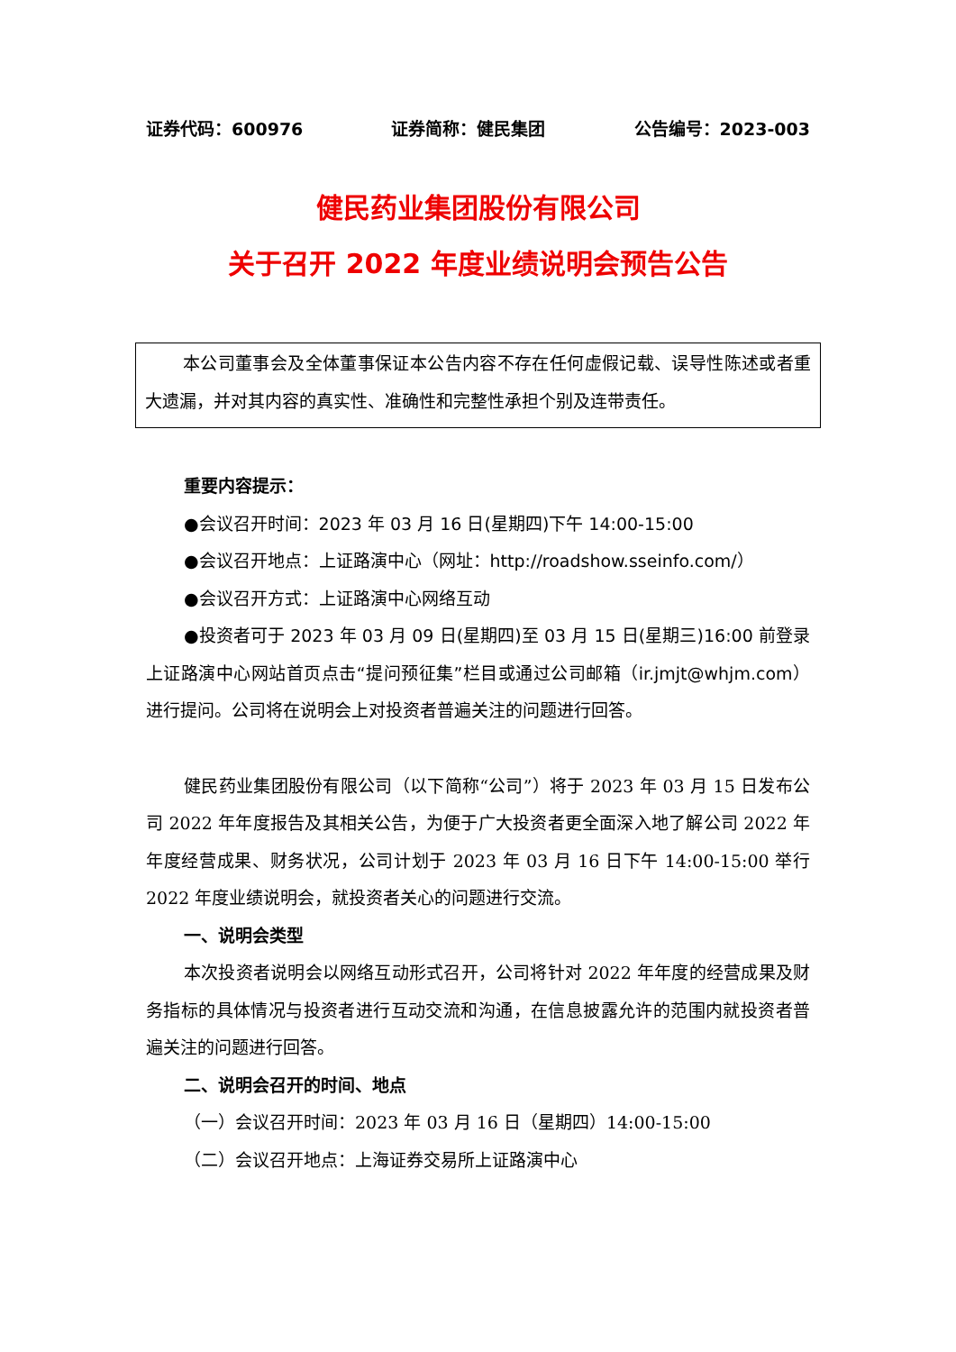证券代码：600976 证券简称：健民集团 公告编号：2023-003
健民药业集团股份有限公司
关于召开 2022 年度业绩说明会预告公告
本公司董事会及全体董事保证本公告内容不存在任何虚假记载、误导性陈述或者重大遗漏，并对其内容的真实性、准确性和完整性承担个别及连带责任。
重要内容提示：
●会议召开时间：2023 年 03 月 16 日(星期四)下午 14:00-15:00
●会议召开地点：上证路演中心（网址：http://roadshow.sseinfo.com/）
●会议召开方式：上证路演中心网络互动
●投资者可于 2023 年 03 月 09 日(星期四)至 03 月 15 日(星期三)16:00 前登录上证路演中心网站首页点击“提问预征集”栏目或通过公司邮箱（ir.jmjt@whjm.com）进行提问。公司将在说明会上对投资者普遍关注的问题进行回答。
健民药业集团股份有限公司（以下简称“公司”）将于 2023 年 03 月 15 日发布公司 2022 年年度报告及其相关公告，为便于广大投资者更全面深入地了解公司 2022 年年度经营成果、财务状况，公司计划于 2023 年 03 月 16 日下午 14:00-15:00 举行 2022 年度业绩说明会，就投资者关心的问题进行交流。
一、说明会类型
本次投资者说明会以网络互动形式召开，公司将针对 2022 年年度的经营成果及财务指标的具体情况与投资者进行互动交流和沟通，在信息披露允许的范围内就投资者普遍关注的问题进行回答。
二、说明会召开的时间、地点
（一）会议召开时间：2023 年 03 月 16 日（星期四）14:00-15:00
（二）会议召开地点：上海证券交易所上证路演中心